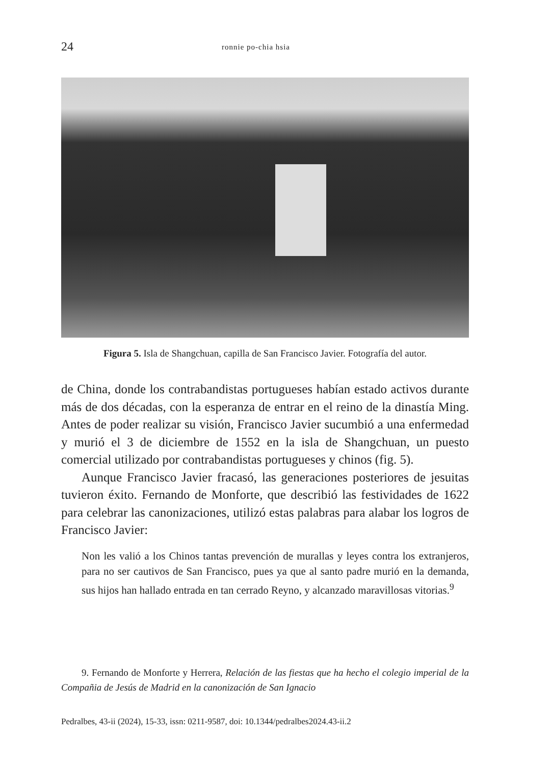24 ronnie po-chia hsia
Figura 5. Isla de Shangchuan, capilla de San Francisco Javier. Fotografía del autor.
de China, donde los contrabandistas portugueses habían estado activos durante más de dos décadas, con la esperanza de entrar en el reino de la dinastía Ming. Antes de poder realizar su visión, Francisco Javier sucumbió a una enfermedad y murió el 3 de diciembre de 1552 en la isla de Shangchuan, un puesto comercial utilizado por contrabandistas portugueses y chinos (fig. 5).
Aunque Francisco Javier fracasó, las generaciones posteriores de jesuitas tuvieron éxito. Fernando de Monforte, que describió las festividades de 1622 para celebrar las canonizaciones, utilizó estas palabras para alabar los logros de Francisco Javier:
Non les valió a los Chinos tantas prevención de murallas y leyes contra los extranjeros, para no ser cautivos de San Francisco, pues ya que al santo padre murió en la demanda, sus hijos han hallado entrada en tan cerrado Reyno, y alcanzado maravillosas vitorias.<sup>9</sup>
9. Fernando de Monforte y Herrera, Relación de las fiestas que ha hecho el colegio imperial de la Compañia de Jesús de Madrid en la canonización de San Ignacio
Pedralbes, 43-ii (2024), 15-33, issn: 0211-9587, doi: 10.1344/pedralbes2024.43-ii.2